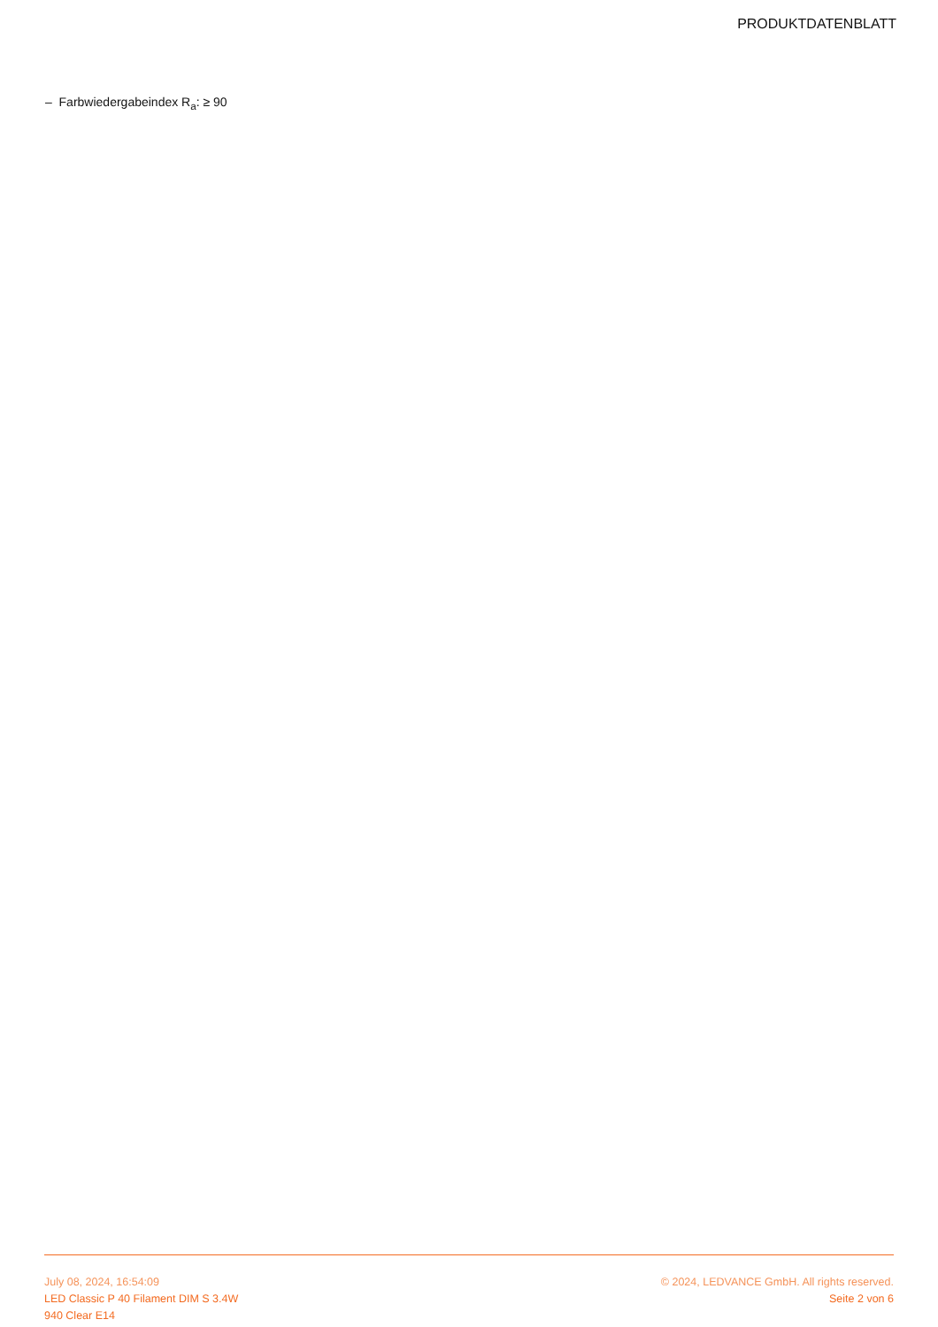PRODUKTDATENBLATT
– Farbwiedergabeindex R<sub>a</sub>: ≥ 90
July 08, 2024, 16:54:09
LED Classic P 40 Filament DIM S 3.4W
940 Clear E14
© 2024, LEDVANCE GmbH. All rights reserved.
Seite 2 von 6